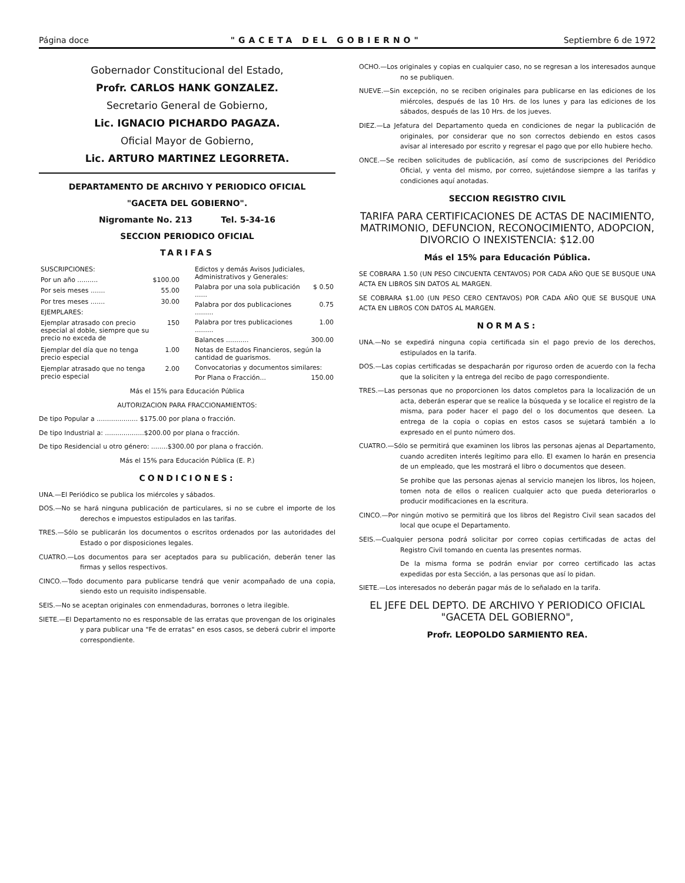Página doce "GACETA DEL GOBIERNO" Septiembre 6 de 1972
Gobernador Constitucional del Estado,
Profr. CARLOS HANK GONZALEZ.
Secretario General de Gobierno,
Lic. IGNACIO PICHARDO PAGAZA.
Oficial Mayor de Gobierno,
Lic. ARTURO MARTINEZ LEGORRETA.
DEPARTAMENTO DE ARCHIVO Y PERIODICO OFICIAL
"GACETA DEL GOBIERNO".
Nigromante No. 213 Tel. 5-34-16
SECCION PERIODICO OFICIAL
TARIFAS
| SUSCRIPCIONES: | |
| Por un año .......... | $100.00 |
| Por seis meses ....... | 55.00 |
| Por tres meses ....... | 30.00 |
| EJEMPLARES: | |
| Ejemplar atrasado con precio especial al doble, siempre que su precio no exceda de | 150 |
| Ejemplar del día que no tenga precio especial | 1.00 |
| Ejemplar atrasado que no tenga precio especial | 2.00 |
| Edictos y demás Avisos Judiciales, Administrativos y Generales: | |
| Palabra por una sola publicación ...... | $ 0.50 |
| Palabra por dos publicaciones ......... | 0.75 |
| Palabra por tres publicaciones ......... | 1.00 |
| Balances ........... | 300.00 |
| Notas de Estados Financieros, según la cantidad de guarismos. | |
| Convocatorias y documentos similares: | |
| Por Plana o Fracción... | 150.00 |
Más el 15% para Educación Pública
AUTORIZACION PARA FRACCIONAMIENTOS:
De tipo Popular a .................... $175.00 por plana o fracción.
De tipo Industrial a: ...................$200.00 por plana o fracción.
De tipo Residencial u otro género: ........$300.00 por plana o fracción.
Más el 15% para Educación Pública (E. P.)
CONDICIONES:
UNA.—El Periódico se publica los miércoles y sábados.
DOS.—No se hará ninguna publicación de particulares, si no se cubre el importe de los derechos e impuestos estipulados en las tarifas.
TRES.—Sólo se publicarán los documentos o escritos ordenados por las autoridades del Estado o por disposiciones legales.
CUATRO.—Los documentos para ser aceptados para su publicación, deberán tener las firmas y sellos respectivos.
CINCO.—Todo documento para publicarse tendrá que venir acompañado de una copia, siendo esto un requisito indispensable.
SEIS.—No se aceptan originales con enmendaduras, borrones o letra ilegible.
SIETE.—El Departamento no es responsable de las erratas que provengan de los originales y para publicar una "Fe de erratas" en esos casos, se deberá cubrir el importe correspondiente.
OCHO.—Los originales y copias en cualquier caso, no se regresan a los interesados aunque no se publiquen.
NUEVE.—Sin excepción, no se reciben originales para publicarse en las ediciones de los miércoles, después de las 10 Hrs. de los lunes y para las ediciones de los sábados, después de las 10 Hrs. de los jueves.
DIEZ.—La Jefatura del Departamento queda en condiciones de negar la publicación de originales, por considerar que no son correctos debiendo en estos casos avisar al interesado por escrito y regresar el pago que por ello hubiere hecho.
ONCE.—Se reciben solicitudes de publicación, así como de suscripciones del Periódico Oficial, y venta del mismo, por correo, sujetándose siempre a las tarifas y condiciones aquí anotadas.
SECCION REGISTRO CIVIL
TARIFA PARA CERTIFICACIONES DE ACTAS DE NACIMIENTO, MATRIMONIO, DEFUNCION, RECONOCIMIENTO, ADOPCION, DIVORCIO O INEXISTENCIA: $12.00
Más el 15% para Educación Pública.
SE COBRARA 1.50 (UN PESO CINCUENTA CENTAVOS) POR CADA AÑO QUE SE BUSQUE UNA ACTA EN LIBROS SIN DATOS AL MARGEN.
SE COBRARA $1.00 (UN PESO CERO CENTAVOS) POR CADA AÑO QUE SE BUSQUE UNA ACTA EN LIBROS CON DATOS AL MARGEN.
NORMAS:
UNA.—No se expedirá ninguna copia certificada sin el pago previo de los derechos, estipulados en la tarifa.
DOS.—Las copias certificadas se despacharán por riguroso orden de acuerdo con la fecha que la soliciten y la entrega del recibo de pago correspondiente.
TRES.—Las personas que no proporcionen los datos completos para la localización de un acta, deberán esperar que se realice la búsqueda y se localice el registro de la misma, para poder hacer el pago del o los documentos que deseen. La entrega de la copia o copias en estos casos se sujetará también a lo expresado en el punto número dos.
CUATRO.—Sólo se permitirá que examinen los libros las personas ajenas al Departamento, cuando acrediten interés legítimo para ello. El examen lo harán en presencia de un empleado, que les mostrará el libro o documentos que deseen.
Se prohibe que las personas ajenas al servicio manejen los libros, los hojeen, tomen nota de ellos o realicen cualquier acto que pueda deteriorarlos o producir modificaciones en la escritura.
CINCO.—Por ningún motivo se permitirá que los libros del Registro Civil sean sacados del local que ocupe el Departamento.
SEIS.—Cualquier persona podrá solicitar por correo copias certificadas de actas del Registro Civil tomando en cuenta las presentes normas.
De la misma forma se podrán enviar por correo certificado las actas expedidas por esta Sección, a las personas que así lo pidan.
SIETE.—Los interesados no deberán pagar más de lo señalado en la tarifa.
EL JEFE DEL DEPTO. DE ARCHIVO Y PERIODICO OFICIAL "GACETA DEL GOBIERNO",
Profr. LEOPOLDO SARMIENTO REA.